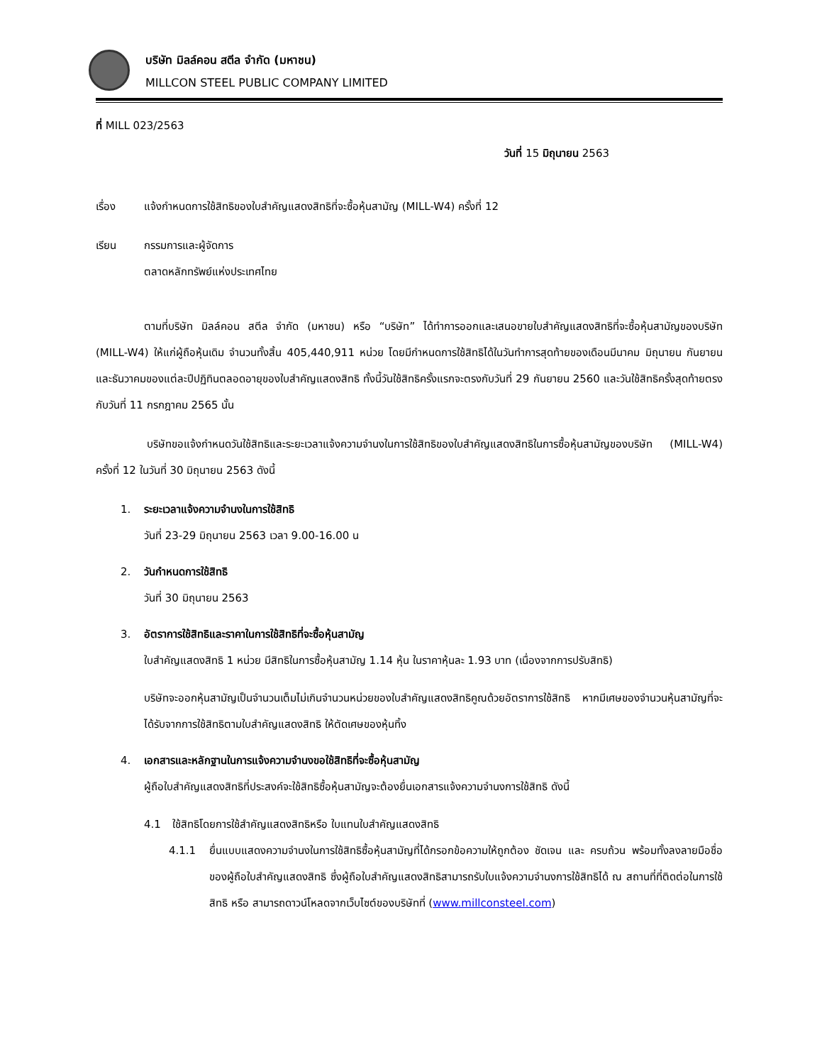บริษัท มิลล์คอน สตีล จำกัด (มหาชน)
MILLCON STEEL PUBLIC COMPANY LIMITED
ที่ MILL 023/2563
วันที่ 15 มิถุนายน 2563
เรื่อง แจ้งกำหนดการใช้สิทธิของใบสำคัญแสดงสิทธิที่จะซื้อหุ้นสามัญ (MILL-W4) ครั้งที่ 12
เรียน กรรมการและผู้จัดการ
ตลาดหลักทรัพย์แห่งประเทศไทย
ตามที่บริษัท มิลล์คอน สตีล จำกัด (มหาชน) หรือ “บริษัท” ได้ทำการออกและเสนอขายใบสำคัญแสดงสิทธิที่จะซื้อหุ้นสามัญของบริษัท (MILL-W4) ให้แก่ผู้ถือหุ้นเดิม จำนวนทั้งสิ้น 405,440,911 หน่วย โดยมีกำหนดการใช้สิทธิได้ในวันทำการสุดท้ายของเดือนมีนาคม มิถุนายน กันยายน และธันวาคมของแต่ละปีปฏิทินตลอดอายุของใบสำคัญแสดงสิทธิ ทั้งนี้วันใช้สิทธิครั้งแรกจะตรงกับวันที่ 29 กันยายน 2560 และวันใช้สิทธิครั้งสุดท้ายตรงกับวันที่ 11 กรกฎาคม 2565 นั้น
บริษัทขอแจ้งกำหนดวันใช้สิทธิและระยะเวลาแจ้งความจำนงในการใช้สิทธิของใบสำคัญแสดงสิทธิในการซื้อหุ้นสามัญของบริษัท (MILL-W4) ครั้งที่ 12 ในวันที่ 30 มิถุนายน 2563 ดังนี้
1. ระยะเวลาแจ้งความจำนงในการใช้สิทธิ
วันที่ 23-29 มิถุนายน 2563 เวลา 9.00-16.00 น
2. วันกำหนดการใช้สิทธิ
วันที่ 30 มิถุนายน 2563
3. อัตราการใช้สิทธิและราคาในการใช้สิทธิที่จะซื้อหุ้นสามัญ
ใบสำคัญแสดงสิทธิ 1 หน่วย มีสิทธิในการซื้อหุ้นสามัญ 1.14 หุ้น ในราคาหุ้นละ 1.93 บาท (เนื่องจากการปรับสิทธิ)
บริษัทจะออกหุ้นสามัญเป็นจำนวนเต็มไม่เกินจำนวนหน่วยของใบสำคัญแสดงสิทธิคูณด้วยอัตราการใช้สิทธิ หากมีเศษของจำนวนหุ้นสามัญที่จะได้รับจากการใช้สิทธิตามใบสำคัญแสดงสิทธิ ให้ตัดเศษของหุ้นทิ้ง
4. เอกสารและหลักฐานในการแจ้งความจำนงขอใช้สิทธิที่จะซื้อหุ้นสามัญ
ผู้ถือใบสำคัญแสดงสิทธิที่ประสงค์จะใช้สิทธิซื้อหุ้นสามัญจะต้องยื่นเอกสารแจ้งความจำนงการใช้สิทธิ ดังนี้
4.1 ใช้สิทธิโดยการใช้สำคัญแสดงสิทธิหรือ ใบแทนใบสำคัญแสดงสิทธิ
4.1.1
ยื่นแบบแสดงความจำนงในการใช้สิทธิซื้อหุ้นสามัญที่ได้กรอกข้อความให้ถูกต้อง ชัดเจน และ ครบถ้วน พร้อมทั้งลงลายมือชื่อของผู้ถือใบสำคัญแสดงสิทธิ ซึ่งผู้ถือใบสำคัญแสดงสิทธิสามารถรับใบแจ้งความจำนงการใช้สิทธิได้ ณ สถานที่ที่ติดต่อในการใช้สิทธิ หรือ สามารถดาวน์โหลดจากเว็บไซต์ของบริษัทที่ (www.millconsteel.com)